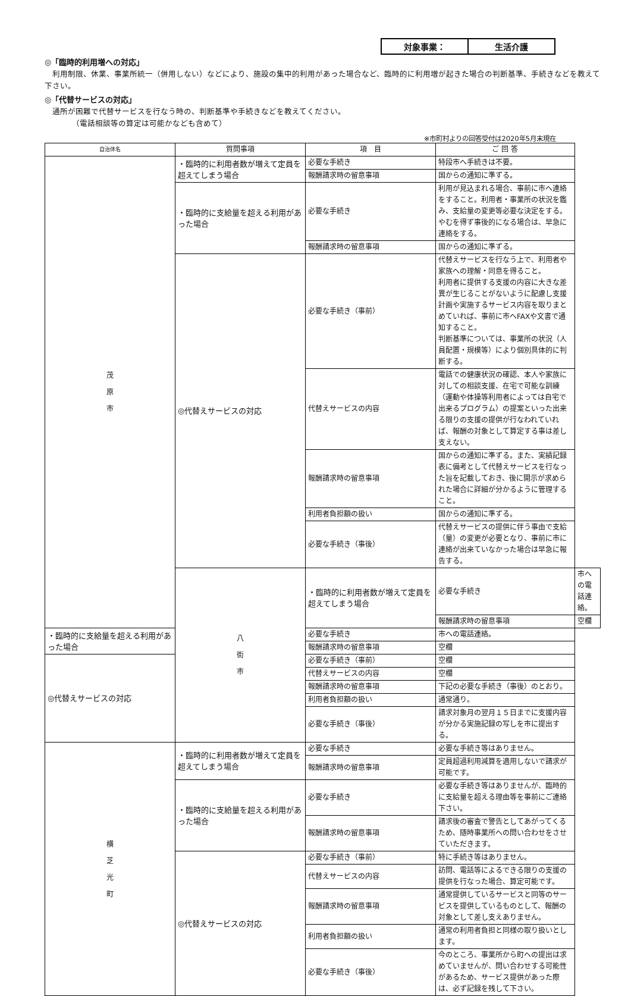対象事業： 生活介護
◎「臨時的利用増への対応」
　利用制限、休業、事業所統一（併用しない）などにより、施設の集中的利用があった場合など、臨時的に利用増が起きた場合の判断基準、手続きなどを教えて下さい。
◎「代替サービスの対応」
　通所が困難で代替サービスを行なう時の、判断基準や手続きなどを教えてください。
　　　　（電話相談等の算定は可能かなども含めて）
※市町村よりの回答受付は2020年5月末現在
| 自治体名 | 質問事項 | 項 目 | ご 回 答 | |
| --- | --- | --- | --- | --- |
| 茂 原 市 | ・臨時的に利用者数が増えて定員を超えてしまう場合 | 必要な手続き | 特段市へ手続きは不要。 | |
| | | 報酬請求時の留意事項 | 国からの通知に準ずる。 | |
| | ・臨時的に支給量を超える利用があった場合 | 必要な手続き | 利用が見込まれる場合、事前に市へ連絡をすること。利用者・事業所の状況を鑑み、支給量の変更等必要な決定をする。 やむを得ず事後的になる場合は、早急に連絡をする。 | |
| | | 報酬請求時の留意事項 | 国からの通知に準ずる。 | |
| | ◎代替えサービスの対応 | 必要な手続き（事前） | 代替えサービスを行なう上で、利用者や家族への理解・同意を得ること。 利用者に提供する支援の内容に大きな差異が生じることがないように配慮し支援計画や実施するサービス内容を取りまとめていれば、事前に市へFAXや文書で通知すること。 判断基準については、事業所の状況（人員配置・規模等）により個別具体的に判断する。 | |
| | | 代替えサービスの内容 | 電話での健康状況の確認、本人や家族に対しての相談支援、在宅で可能な訓練（運動や体操等利用者によっては自宅で出来るプログラム）の提案といった出来る限りの支援の提供が行なわれていれば、報酬の対象として算定する事は差し支えない。 | |
| | | 報酬請求時の留意事項 | 国からの通知に準ずる。また、実績記録表に備考として代替えサービスを行なった旨を記載しておき、後に開示が求められた場合に詳細が分かるように管理すること。 | |
| | | 利用者負担額の扱い | 国からの通知に準ずる。 | |
| | | 必要な手続き（事後） | 代替えサービスの提供に伴う事由で支給（量）の変更が必要となり、事前に市に連絡が出来ていなかった場合は早急に報告する。 | |
| | 八 街 市 | ・臨時的に利用者数が増えて定員を超えてしまう場合 | 必要な手続き | 市への電話連絡。 |
| | | | 報酬請求時の留意事項 | 空欄 |
| ・臨時的に支給量を超える利用があった場合 | | 必要な手続き | 市への電話連絡。 | |
| | | 報酬請求時の留意事項 | 空欄 | |
| ◎代替えサービスの対応 | | 必要な手続き（事前） | 空欄 | |
| | | 代替えサービスの内容 | 空欄 | |
| | | 報酬請求時の留意事項 | 下記の必要な手続き（事後）のとおり。 | |
| | | 利用者負担額の扱い | 通常通り。 | |
| | | 必要な手続き（事後） | 請求対象月の翌月１５日までに支援内容が分かる実施記録の写しを市に提出する。 | |
| 横 芝 光 町 | ・臨時的に利用者数が増えて定員を超えてしまう場合 | 必要な手続き | 必要な手続き等はありません。 | |
| | | 報酬請求時の留意事項 | 定員超過利用減算を適用しないで請求が可能です。 | |
| | ・臨時的に支給量を超える利用があった場合 | 必要な手続き | 必要な手続き等はありませんが、臨時的に支給量を超える理由等を事前にご連絡下さい。 | |
| | | 報酬請求時の留意事項 | 請求後の審査で警告としてあがってくるため、随時事業所への問い合わせをさせていただきます。 | |
| | ◎代替えサービスの対応 | 必要な手続き（事前） | 特に手続き等はありません。 | |
| | | 代替えサービスの内容 | 訪問、電話等によるできる限りの支援の提供を行なった場合、算定可能です。 | |
| | | 報酬請求時の留意事項 | 通常提供しているサービスと同等のサービスを提供しているものとして、報酬の対象として差し支えありません。 | |
| | | 利用者負担額の扱い | 通常の利用者負担と同様の取り扱いとします。 | |
| | | 必要な手続き（事後） | 今のところ、事業所から町への提出は求めていませんが、問い合わせする可能性があるため、サービス提供があった際は、必ず記録を残して下さい。 | |